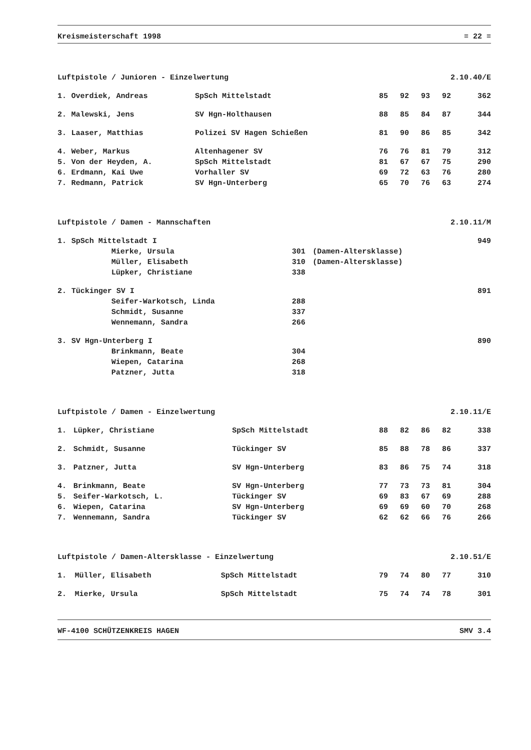Kreismeisterschaft 1998 ≡ 22 ≡
Luftpistole / Junioren - Einzelwertung 2.10.40/E
| 1. | Overdiek, Andreas | SpSch Mittelstadt | 85 | 92 | 93 | 92 | 362 |
| 2. | Malewski, Jens | SV Hgn-Holthausen | 88 | 85 | 84 | 87 | 344 |
| 3. | Laaser, Matthias | Polizei SV Hagen Schießen | 81 | 90 | 86 | 85 | 342 |
| 4. | Weber, Markus | Altenhagener SV | 76 | 76 | 81 | 79 | 312 |
| 5. | Von der Heyden, A. | SpSch Mittelstadt | 81 | 67 | 67 | 75 | 290 |
| 6. | Erdmann, Kai Uwe | Vorhaller SV | 69 | 72 | 63 | 76 | 280 |
| 7. | Redmann, Patrick | SV Hgn-Unterberg | 65 | 70 | 76 | 63 | 274 |
Luftpistole / Damen - Mannschaften 2.10.11/M
| 1. | SpSch Mittelstadt I | | | 949 |
| | Mierke, Ursula | 301 | (Damen-Altersklasse) | |
| | Müller, Elisabeth | 310 | (Damen-Altersklasse) | |
| | Lüpker, Christiane | 338 | | |
| 2. | Tückinger SV I | | | 891 |
| | Seifer-Warkotsch, Linda | 288 | | |
| | Schmidt, Susanne | 337 | | |
| | Wennemann, Sandra | 266 | | |
| 3. | SV Hgn-Unterberg I | | | 890 |
| | Brinkmann, Beate | 304 | | |
| | Wiepen, Catarina | 268 | | |
| | Patzner, Jutta | 318 | | |
Luftpistole / Damen - Einzelwertung 2.10.11/E
| 1. | Lüpker, Christiane | SpSch Mittelstadt | 88 | 82 | 86 | 82 | 338 |
| 2. | Schmidt, Susanne | Tückinger SV | 85 | 88 | 78 | 86 | 337 |
| 3. | Patzner, Jutta | SV Hgn-Unterberg | 83 | 86 | 75 | 74 | 318 |
| 4. | Brinkmann, Beate | SV Hgn-Unterberg | 77 | 73 | 73 | 81 | 304 |
| 5. | Seifer-Warkotsch, L. | Tückinger SV | 69 | 83 | 67 | 69 | 288 |
| 6. | Wiepen, Catarina | SV Hgn-Unterberg | 69 | 69 | 60 | 70 | 268 |
| 7. | Wennemann, Sandra | Tückinger SV | 62 | 62 | 66 | 76 | 266 |
Luftpistole / Damen-Altersklasse - Einzelwertung 2.10.51/E
| 1. | Müller, Elisabeth | SpSch Mittelstadt | 79 | 74 | 80 | 77 | 310 |
| 2. | Mierke, Ursula | SpSch Mittelstadt | 75 | 74 | 74 | 78 | 301 |
WF-4100 SCHÜTZENKREIS HAGEN SMV 3.4